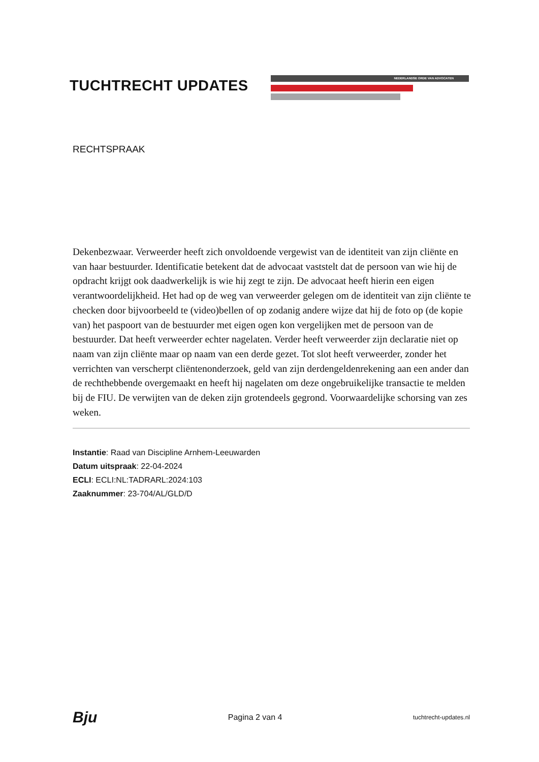TUCHTRECHT UPDATES
NEDERLANDSE ORDE VAN ADVOCATEN
RECHTSPRAAK
Dekenbezwaar. Verweerder heeft zich onvoldoende vergewist van de identiteit van zijn cliënte en van haar bestuurder. Identificatie betekent dat de advocaat vaststelt dat de persoon van wie hij de opdracht krijgt ook daadwerkelijk is wie hij zegt te zijn. De advocaat heeft hierin een eigen verantwoordelijkheid. Het had op de weg van verweerder gelegen om de identiteit van zijn cliënte te checken door bijvoorbeeld te (video)bellen of op zodanig andere wijze dat hij de foto op (de kopie van) het paspoort van de bestuurder met eigen ogen kon vergelijken met de persoon van de bestuurder. Dat heeft verweerder echter nagelaten. Verder heeft verweerder zijn declaratie niet op naam van zijn cliënte maar op naam van een derde gezet. Tot slot heeft verweerder, zonder het verrichten van verscherpt cliëntenonderzoek, geld van zijn derdengeldenrekening aan een ander dan de rechthebbende overgemaakt en heeft hij nagelaten om deze ongebruikelijke transactie te melden bij de FIU. De verwijten van de deken zijn grotendeels gegrond. Voorwaardelijke schorsing van zes weken.
Instantie: Raad van Discipline Arnhem-Leeuwarden
Datum uitspraak: 22-04-2024
ECLI: ECLI:NL:TADRARL:2024:103
Zaaknummer: 23-704/AL/GLD/D
Bju Pagina 2 van 4 tuchtrecht-updates.nl